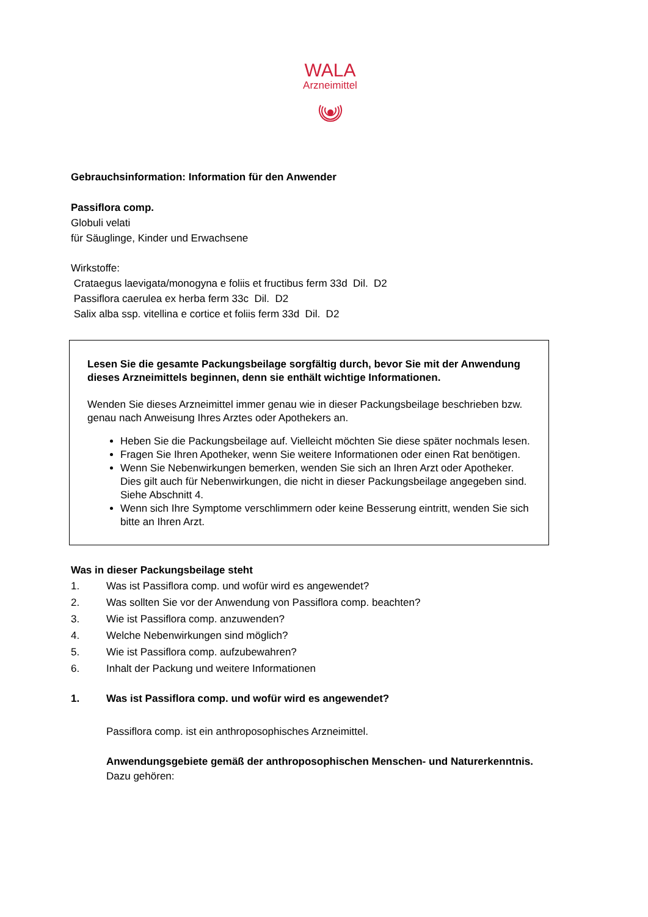WALA
Arzneimittel
Gebrauchsinformation: Information für den Anwender
Passiflora comp.
Globuli velati
für Säuglinge, Kinder und Erwachsene
Wirkstoffe:
Crataegus laevigata/monogyna e foliis et fructibus ferm 33d Dil. D2
Passiflora caerulea ex herba ferm 33c Dil. D2
Salix alba ssp. vitellina e cortice et foliis ferm 33d Dil. D2
Lesen Sie die gesamte Packungsbeilage sorgfältig durch, bevor Sie mit der Anwendung dieses Arzneimittels beginnen, denn sie enthält wichtige Informationen.
Wenden Sie dieses Arzneimittel immer genau wie in dieser Packungsbeilage beschrieben bzw. genau nach Anweisung Ihres Arztes oder Apothekers an.
Heben Sie die Packungsbeilage auf. Vielleicht möchten Sie diese später nochmals lesen.
Fragen Sie Ihren Apotheker, wenn Sie weitere Informationen oder einen Rat benötigen.
Wenn Sie Nebenwirkungen bemerken, wenden Sie sich an Ihren Arzt oder Apotheker. Dies gilt auch für Nebenwirkungen, die nicht in dieser Packungsbeilage angegeben sind. Siehe Abschnitt 4.
Wenn sich Ihre Symptome verschlimmern oder keine Besserung eintritt, wenden Sie sich bitte an Ihren Arzt.
Was in dieser Packungsbeilage steht
1. Was ist Passiflora comp. und wofür wird es angewendet?
2. Was sollten Sie vor der Anwendung von Passiflora comp. beachten?
3. Wie ist Passiflora comp. anzuwenden?
4. Welche Nebenwirkungen sind möglich?
5. Wie ist Passiflora comp. aufzubewahren?
6. Inhalt der Packung und weitere Informationen
1. Was ist Passiflora comp. und wofür wird es angewendet?
Passiflora comp. ist ein anthroposophisches Arzneimittel.
Anwendungsgebiete gemäß der anthroposophischen Menschen- und Naturerkenntnis.
Dazu gehören: